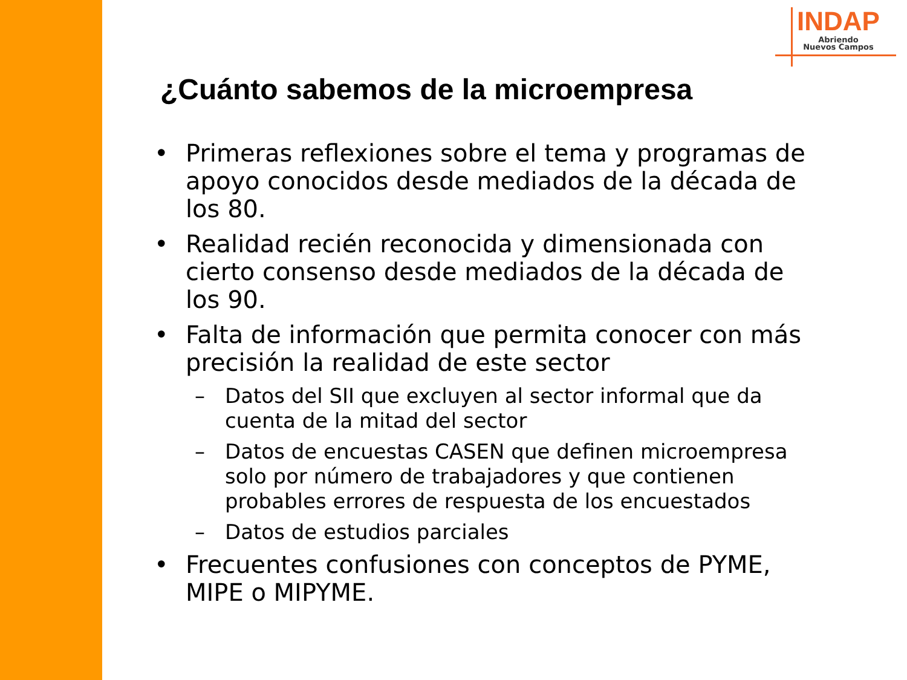INDAP
Abriendo
Nuevos Campos
¿Cuánto sabemos de la microempresa
• Primeras reflexiones sobre el tema y programas de apoyo conocidos desde mediados de la década de los 80.
• Realidad recién reconocida y dimensionada con cierto consenso desde mediados de la década de los 90.
• Falta de información que permita conocer con más precisión la realidad de este sector
– Datos del SII que excluyen al sector informal que da cuenta de la mitad del sector
– Datos de encuestas CASEN que definen microempresa solo por número de trabajadores y que contienen probables errores de respuesta de los encuestados
– Datos de estudios parciales
• Frecuentes confusiones con conceptos de PYME, MIPE o MIPYME.